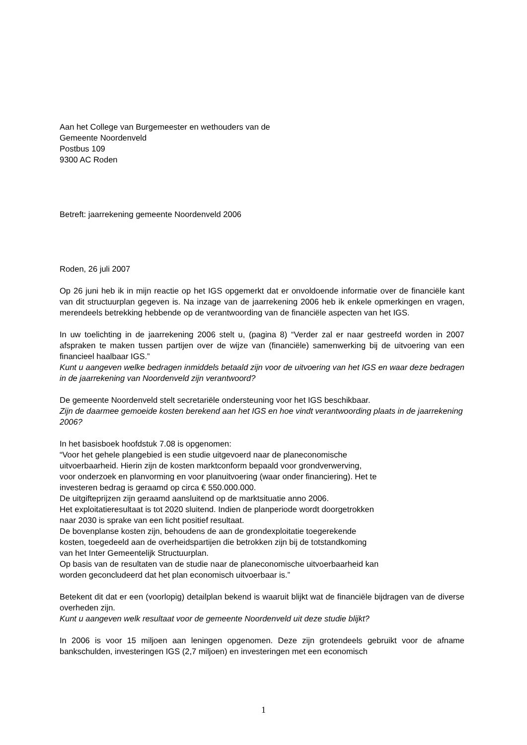Aan het College van Burgemeester en wethouders van de
Gemeente Noordenveld
Postbus 109
9300 AC Roden
Betreft: jaarrekening gemeente Noordenveld 2006
Roden, 26 juli 2007
Op 26 juni heb ik in mijn reactie op het IGS opgemerkt dat er onvoldoende informatie over de financiële kant van dit structuurplan gegeven is. Na inzage van de jaarrekening 2006 heb ik enkele opmerkingen en vragen, merendeels betrekking hebbende op de verantwoording van de financiële aspecten van het IGS.
In uw toelichting in de jaarrekening 2006 stelt u, (pagina 8) “Verder zal er naar gestreefd worden in 2007 afspraken te maken tussen partijen over de wijze van (financiële) samenwerking bij de uitvoering van een financieel haalbaar IGS.”
Kunt u aangeven welke bedragen inmiddels betaald zijn voor de uitvoering van het IGS en waar deze bedragen in de jaarrekening van Noordenveld zijn verantwoord?
De gemeente Noordenveld stelt secretariële ondersteuning voor het IGS beschikbaar.
Zijn de daarmee gemoeide kosten berekend aan het IGS en hoe vindt verantwoording plaats in de jaarrekening 2006?
In het basisboek hoofdstuk 7.08 is opgenomen:
“Voor het gehele plangebied is een studie uitgevoerd naar de planeconomische
uitvoerbaarheid. Hierin zijn de kosten marktconform bepaald voor grondverwerving,
voor onderzoek en planvorming en voor planuitvoering (waar onder financiering). Het te
investeren bedrag is geraamd op circa € 550.000.000.
De uitgifteprijzen zijn geraamd aansluitend op de marktsituatie anno 2006.
Het exploitatieresultaat is tot 2020 sluitend. Indien de planperiode wordt doorgetrokken
naar 2030 is sprake van een licht positief resultaat.
De bovenplanse kosten zijn, behoudens de aan de grondexploitatie toegerekende
kosten, toegedeeld aan de overheidspartijen die betrokken zijn bij de totstandkoming
van het Inter Gemeentelijk Structuurplan.
Op basis van de resultaten van de studie naar de planeconomische uitvoerbaarheid kan
worden geconcludeerd dat het plan economisch uitvoerbaar is.”
Betekent dit dat er een (voorlopig) detailplan bekend is waaruit blijkt wat de financiële bijdragen van de diverse overheden zijn.
Kunt u aangeven welk resultaat voor de gemeente Noordenveld uit deze studie blijkt?
In 2006 is voor 15 miljoen aan leningen opgenomen. Deze zijn grotendeels gebruikt voor de afname bankschulden, investeringen IGS (2,7 miljoen) en investeringen met een economisch
1